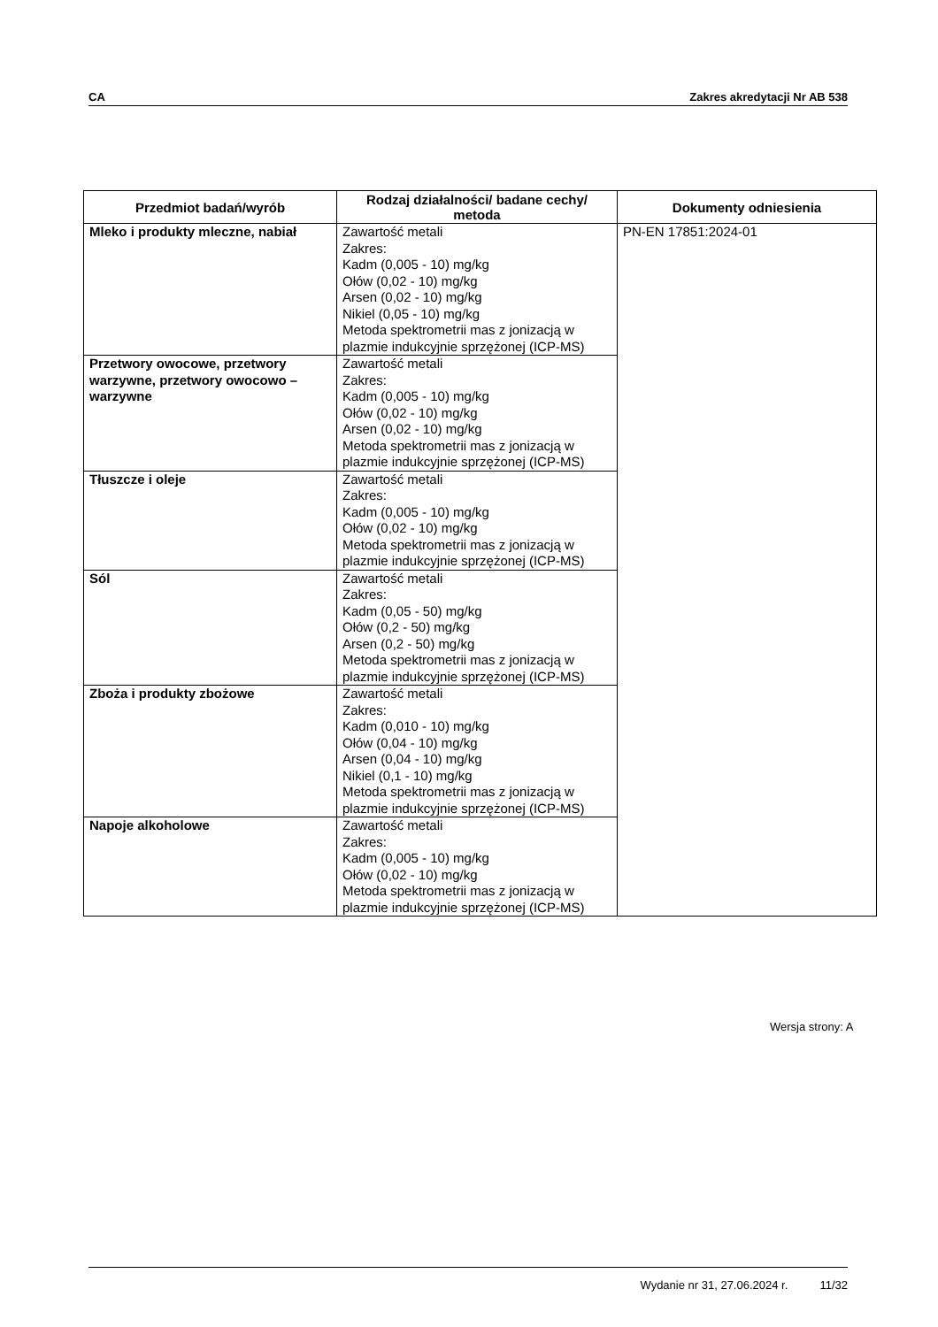CA Zakres akredytacji Nr AB 538
| Przedmiot badań/wyrób | Rodzaj działalności/ badane cechy/ metoda | Dokumenty odniesienia |
| --- | --- | --- |
| Mleko i produkty mleczne, nabiał | Zawartość metali Zakres: Kadm (0,005 - 10) mg/kg Ołów (0,02 - 10) mg/kg Arsen (0,02 - 10) mg/kg Nikiel (0,05 - 10) mg/kg Metoda spektrometrii mas z jonizacją w plazmie indukcyjnie sprzężonej (ICP-MS) | PN-EN 17851:2024-01 |
| Przetwory owocowe, przetwory warzywne, przetwory owocowo – warzywne | Zawartość metali Zakres: Kadm (0,005 - 10) mg/kg Ołów (0,02 - 10) mg/kg Arsen (0,02 - 10) mg/kg Metoda spektrometrii mas z jonizacją w plazmie indukcyjnie sprzężonej (ICP-MS) | |
| Tłuszcze i oleje | Zawartość metali Zakres: Kadm (0,005 - 10) mg/kg Ołów (0,02 - 10) mg/kg Metoda spektrometrii mas z jonizacją w plazmie indukcyjnie sprzężonej (ICP-MS) | |
| Sól | Zawartość metali Zakres: Kadm (0,05 - 50) mg/kg Ołów (0,2 - 50) mg/kg Arsen (0,2 - 50) mg/kg Metoda spektrometrii mas z jonizacją w plazmie indukcyjnie sprzężonej (ICP-MS) | |
| Zboża i produkty zbożowe | Zawartość metali Zakres: Kadm (0,010 - 10) mg/kg Ołów (0,04 - 10) mg/kg Arsen (0,04 - 10) mg/kg Nikiel (0,1 - 10) mg/kg Metoda spektrometrii mas z jonizacją w plazmie indukcyjnie sprzężonej (ICP-MS) | |
| Napoje alkoholowe | Zawartość metali Zakres: Kadm (0,005 - 10) mg/kg Ołów (0,02 - 10) mg/kg Metoda spektrometrii mas z jonizacją w plazmie indukcyjnie sprzężonej (ICP-MS) | |
Wersja strony: A
Wydanie nr 31, 27.06.2024 r. 11/32